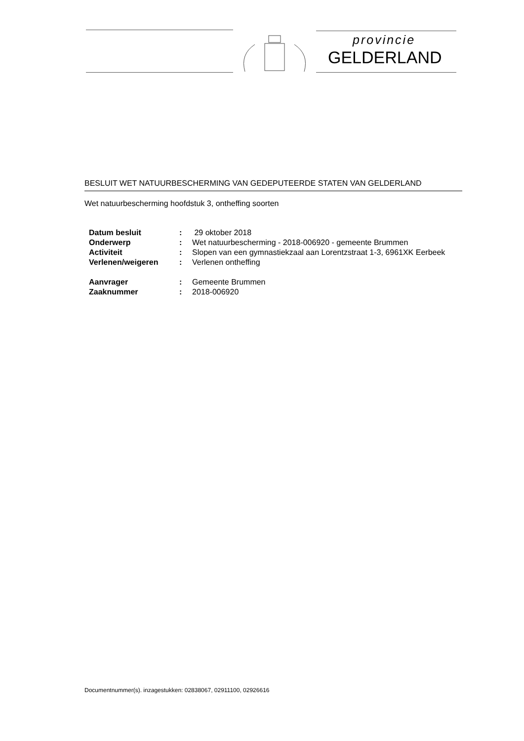provincie
GELDERLAND
BESLUIT WET NATUURBESCHERMING VAN GEDEPUTEERDE STATEN VAN GELDERLAND
Wet natuurbescherming hoofdstuk 3, ontheffing soorten
| Datum besluit | : | 29 oktober 2018 |
| Onderwerp | : | Wet natuurbescherming - 2018-006920 - gemeente Brummen |
| Activiteit | : | Slopen van een gymnastiekzaal aan Lorentzstraat 1-3, 6961XK Eerbeek |
| Verlenen/weigeren | : | Verlenen ontheffing |
| Aanvrager | : | Gemeente Brummen |
| Zaaknummer | : | 2018-006920 |
Documentnummer(s). inzagestukken: 02838067, 02911100, 02926616